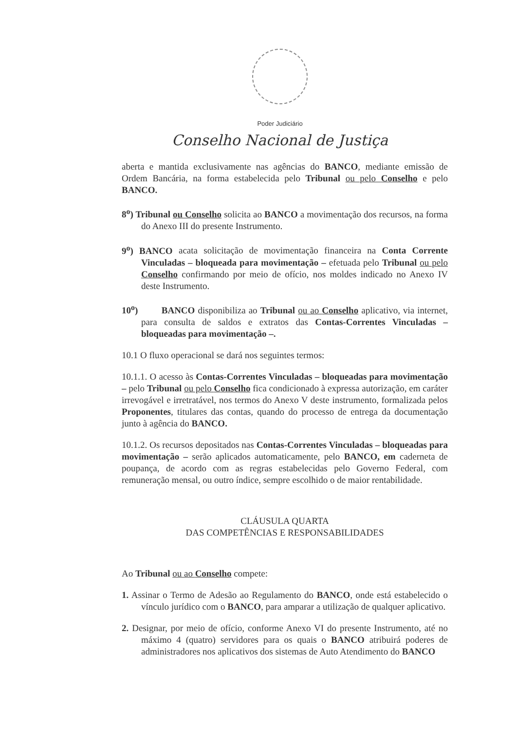Poder Judiciário
Conselho Nacional de Justiça
aberta e mantida exclusivamente nas agências do BANCO, mediante emissão de Ordem Bancária, na forma estabelecida pelo Tribunal ou pelo Conselho e pelo BANCO.
8<sup>o</sup>) Tribunal ou Conselho solicita ao BANCO a movimentação dos recursos, na forma do Anexo III do presente Instrumento.
9<sup>o</sup>) BANCO acata solicitação de movimentação financeira na Conta Corrente Vinculadas – bloqueada para movimentação – efetuada pelo Tribunal ou pelo Conselho confirmando por meio de ofício, nos moldes indicado no Anexo IV deste Instrumento.
10<sup>o</sup>) BANCO disponibiliza ao Tribunal ou ao Conselho aplicativo, via internet, para consulta de saldos e extratos das Contas-Correntes Vinculadas – bloqueadas para movimentação –.
10.1 O fluxo operacional se dará nos seguintes termos:
10.1.1. O acesso às Contas-Correntes Vinculadas – bloqueadas para movimentação – pelo Tribunal ou pelo Conselho fica condicionado à expressa autorização, em caráter irrevogável e irretratável, nos termos do Anexo V deste instrumento, formalizada pelos Proponentes, titulares das contas, quando do processo de entrega da documentação junto à agência do BANCO.
10.1.2. Os recursos depositados nas Contas-Correntes Vinculadas – bloqueadas para movimentação – serão aplicados automaticamente, pelo BANCO, em caderneta de poupança, de acordo com as regras estabelecidas pelo Governo Federal, com remuneração mensal, ou outro índice, sempre escolhido o de maior rentabilidade.
CLÁUSULA QUARTA
DAS COMPETÊNCIAS E RESPONSABILIDADES
Ao Tribunal ou ao Conselho compete:
1. Assinar o Termo de Adesão ao Regulamento do BANCO, onde está estabelecido o vínculo jurídico com o BANCO, para amparar a utilização de qualquer aplicativo.
2. Designar, por meio de ofício, conforme Anexo VI do presente Instrumento, até no máximo 4 (quatro) servidores para os quais o BANCO atribuirá poderes de administradores nos aplicativos dos sistemas de Auto Atendimento do BANCO